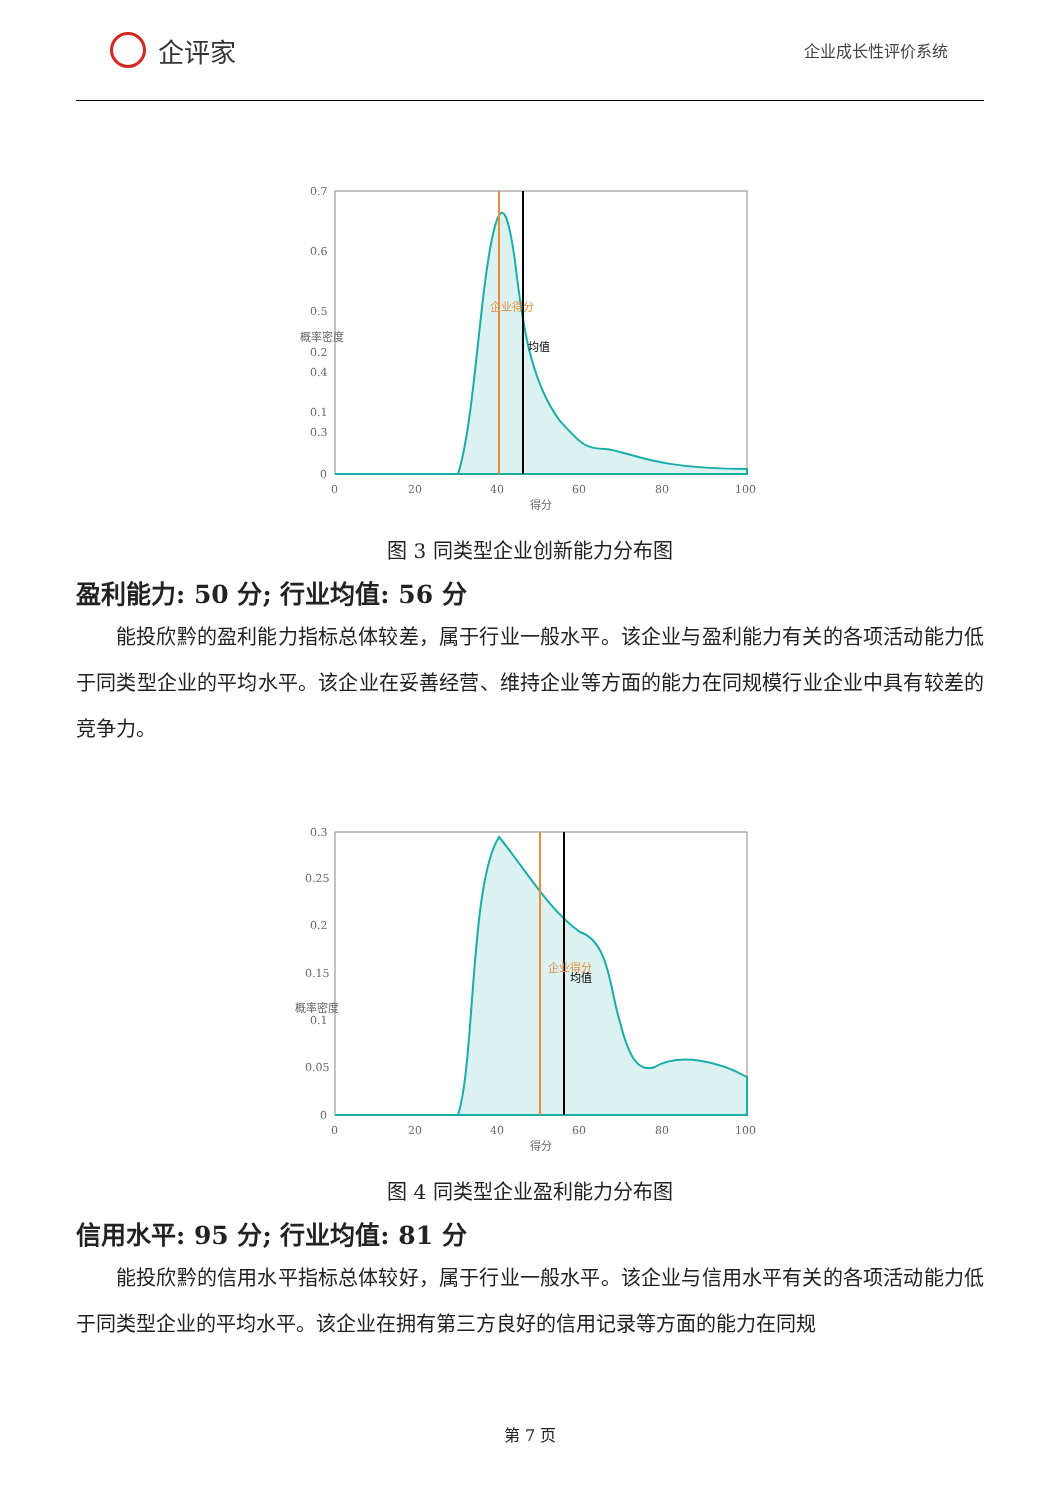企评家
企业成长性评价系统
0.7
0.6
0.5
0.4
0.3
0.2
0.1
0
0
20
40
60
80
100
得分
概率密度
企业得分
均值
图 3 同类型企业创新能力分布图
盈利能力: 50 分; 行业均值: 56 分
能投欣黔的盈利能力指标总体较差，属于行业一般水平。该企业与盈利能力有关的各项活动能力低于同类型企业的平均水平。该企业在妥善经营、维持企业等方面的能力在同规模行业企业中具有较差的竞争力。
0.3
0.25
0.2
0.15
0.1
0.05
0
0
20
40
60
80
100
得分
企业得分
均值
概率密度
图 4 同类型企业盈利能力分布图
信用水平: 95 分; 行业均值: 81 分
能投欣黔的信用水平指标总体较好，属于行业一般水平。该企业与信用水平有关的各项活动能力低于同类型企业的平均水平。该企业在拥有第三方良好的信用记录等方面的能力在同规
第 7 页